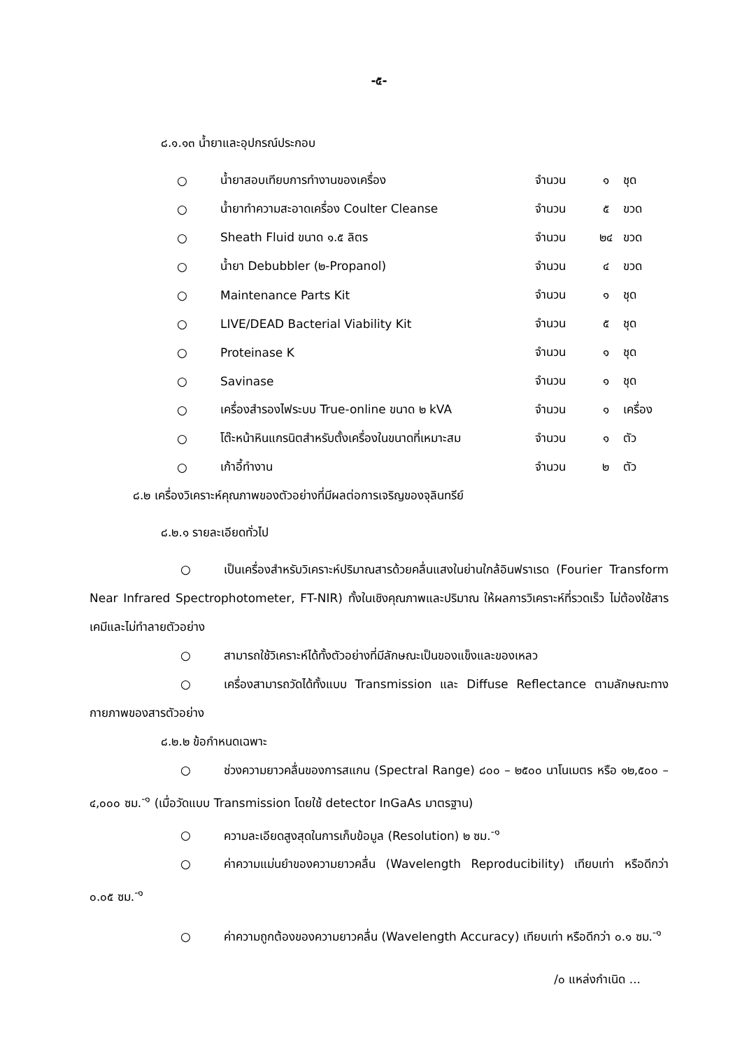-๕-
๘.๑.๑๓ น้ำยาและอุปกรณ์ประกอบ
| ○ | น้ำยาสอบเทียบการทำงานของเครื่อง | จำนวน | ๑ | ชุด |
| ○ | น้ำยาทำความสะอาดเครื่อง Coulter Cleanse | จำนวน | ๕ | ขวด |
| ○ | Sheath Fluid ขนาด ๑.๕ ลิตร | จำนวน | ๒๔ | ขวด |
| ○ | น้ำยา Debubbler (๒-Propanol) | จำนวน | ๔ | ขวด |
| ○ | Maintenance Parts Kit | จำนวน | ๑ | ชุด |
| ○ | LIVE/DEAD Bacterial Viability Kit | จำนวน | ๕ | ชุด |
| ○ | Proteinase K | จำนวน | ๑ | ชุด |
| ○ | Savinase | จำนวน | ๑ | ชุด |
| ○ | เครื่องสำรองไฟระบบ True-online ขนาด ๒ kVA | จำนวน | ๑ | เครื่อง |
| ○ | โต๊ะหน้าหินแกรนิตสำหรับตั้งเครื่องในขนาดที่เหมาะสม | จำนวน | ๑ | ตัว |
| ○ | เก้าอี้ทำงาน | จำนวน | ๒ | ตัว |
๘.๒ เครื่องวิเคราะห์คุณภาพของตัวอย่างที่มีผลต่อการเจริญของจุลินทรีย์
๘.๒.๑ รายละเอียดทั่วไป
○ เป็นเครื่องสำหรับวิเคราะห์ปริมาณสารด้วยคลื่นแสงในย่านใกล้อินฟราเรด (Fourier Transform Near Infrared Spectrophotometer, FT-NIR) ทั้งในเชิงคุณภาพและปริมาณ ให้ผลการวิเคราะห์ที่รวดเร็ว ไม่ต้องใช้สารเคมีและไม่ทำลายตัวอย่าง
○ สามารถใช้วิเคราะห์ได้ทั้งตัวอย่างที่มีลักษณะเป็นของแข็งและของเหลว
○ เครื่องสามารถวัดได้ทั้งแบบ Transmission และ Diffuse Reflectance ตามลักษณะทางกายภาพของสารตัวอย่าง
๘.๒.๒ ข้อกำหนดเฉพาะ
○ ช่วงความยาวคลื่นของการสแกน (Spectral Range) ๘๐๐ – ๒๕๐๐ นาโนเมตร หรือ ๑๒,๕๐๐ – ๔,๐๐๐ ซม.<sup>-๑</sup> (เมื่อวัดแบบ Transmission โดยใช้ detector InGaAs มาตรฐาน)
○ ความละเอียดสูงสุดในการเก็บข้อมูล (Resolution) ๒ ซม.<sup>-๑</sup>
○ ค่าความแม่นยำของความยาวคลื่น (Wavelength Reproducibility) เทียบเท่า หรือดีกว่า ๐.๐๕ ซม.<sup>-๑</sup>
○ ค่าความถูกต้องของความยาวคลื่น (Wavelength Accuracy) เทียบเท่า หรือดีกว่า ๐.๑ ซม.<sup>-๑</sup>
/๐ แหล่งกำเนิด ...